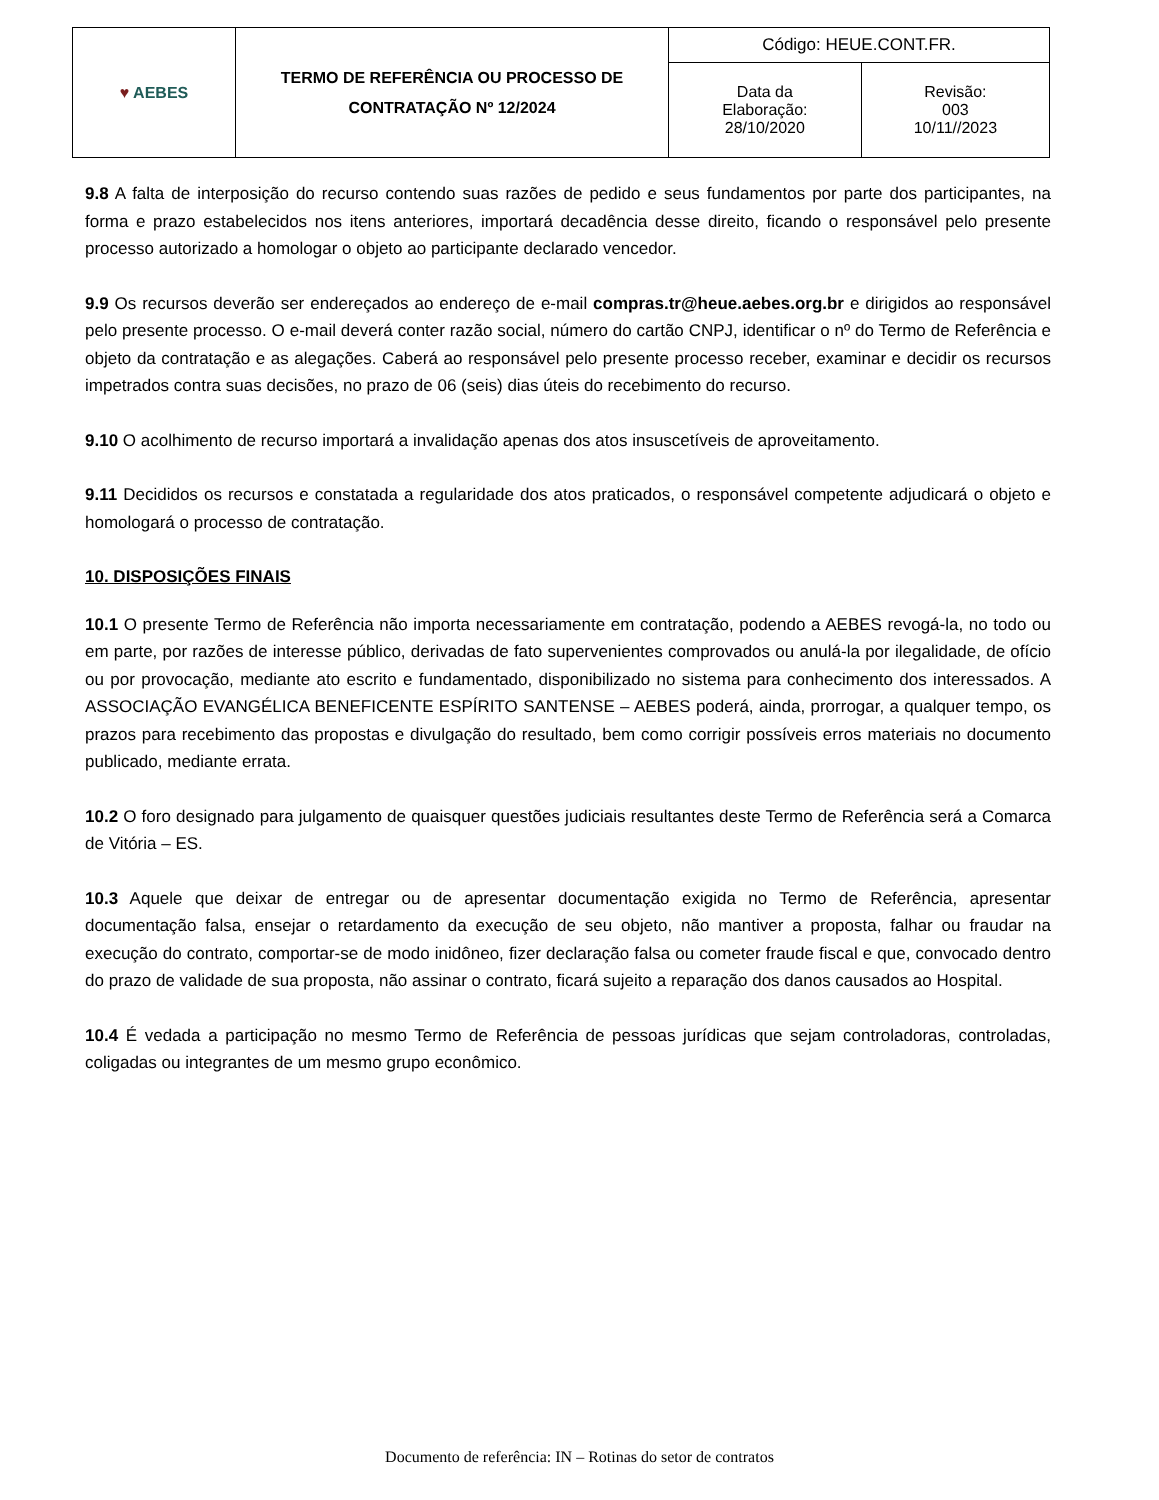| ♥ AEBES | TERMO DE REFERÊNCIA OU PROCESSO DE CONTRATAÇÃO Nº 12/2024 | Código: HEUE.CONT.FR. | |
| | | Data da Elaboração: 28/10/2020 | Revisão: 003 10/11//2023 |
9.8 A falta de interposição do recurso contendo suas razões de pedido e seus fundamentos por parte dos participantes, na forma e prazo estabelecidos nos itens anteriores, importará decadência desse direito, ficando o responsável pelo presente processo autorizado a homologar o objeto ao participante declarado vencedor.
9.9 Os recursos deverão ser endereçados ao endereço de e-mail compras.tr@heue.aebes.org.br e dirigidos ao responsável pelo presente processo. O e-mail deverá conter razão social, número do cartão CNPJ, identificar o nº do Termo de Referência e objeto da contratação e as alegações. Caberá ao responsável pelo presente processo receber, examinar e decidir os recursos impetrados contra suas decisões, no prazo de 06 (seis) dias úteis do recebimento do recurso.
9.10 O acolhimento de recurso importará a invalidação apenas dos atos insuscetíveis de aproveitamento.
9.11 Decididos os recursos e constatada a regularidade dos atos praticados, o responsável competente adjudicará o objeto e homologará o processo de contratação.
10. DISPOSIÇÕES FINAIS
10.1 O presente Termo de Referência não importa necessariamente em contratação, podendo a AEBES revogá-la, no todo ou em parte, por razões de interesse público, derivadas de fato supervenientes comprovados ou anulá-la por ilegalidade, de ofício ou por provocação, mediante ato escrito e fundamentado, disponibilizado no sistema para conhecimento dos interessados. A ASSOCIAÇÃO EVANGÉLICA BENEFICENTE ESPÍRITO SANTENSE – AEBES poderá, ainda, prorrogar, a qualquer tempo, os prazos para recebimento das propostas e divulgação do resultado, bem como corrigir possíveis erros materiais no documento publicado, mediante errata.
10.2 O foro designado para julgamento de quaisquer questões judiciais resultantes deste Termo de Referência será a Comarca de Vitória – ES.
10.3 Aquele que deixar de entregar ou de apresentar documentação exigida no Termo de Referência, apresentar documentação falsa, ensejar o retardamento da execução de seu objeto, não mantiver a proposta, falhar ou fraudar na execução do contrato, comportar-se de modo inidôneo, fizer declaração falsa ou cometer fraude fiscal e que, convocado dentro do prazo de validade de sua proposta, não assinar o contrato, ficará sujeito a reparação dos danos causados ao Hospital.
10.4 É vedada a participação no mesmo Termo de Referência de pessoas jurídicas que sejam controladoras, controladas, coligadas ou integrantes de um mesmo grupo econômico.
Documento de referência: IN – Rotinas do setor de contratos